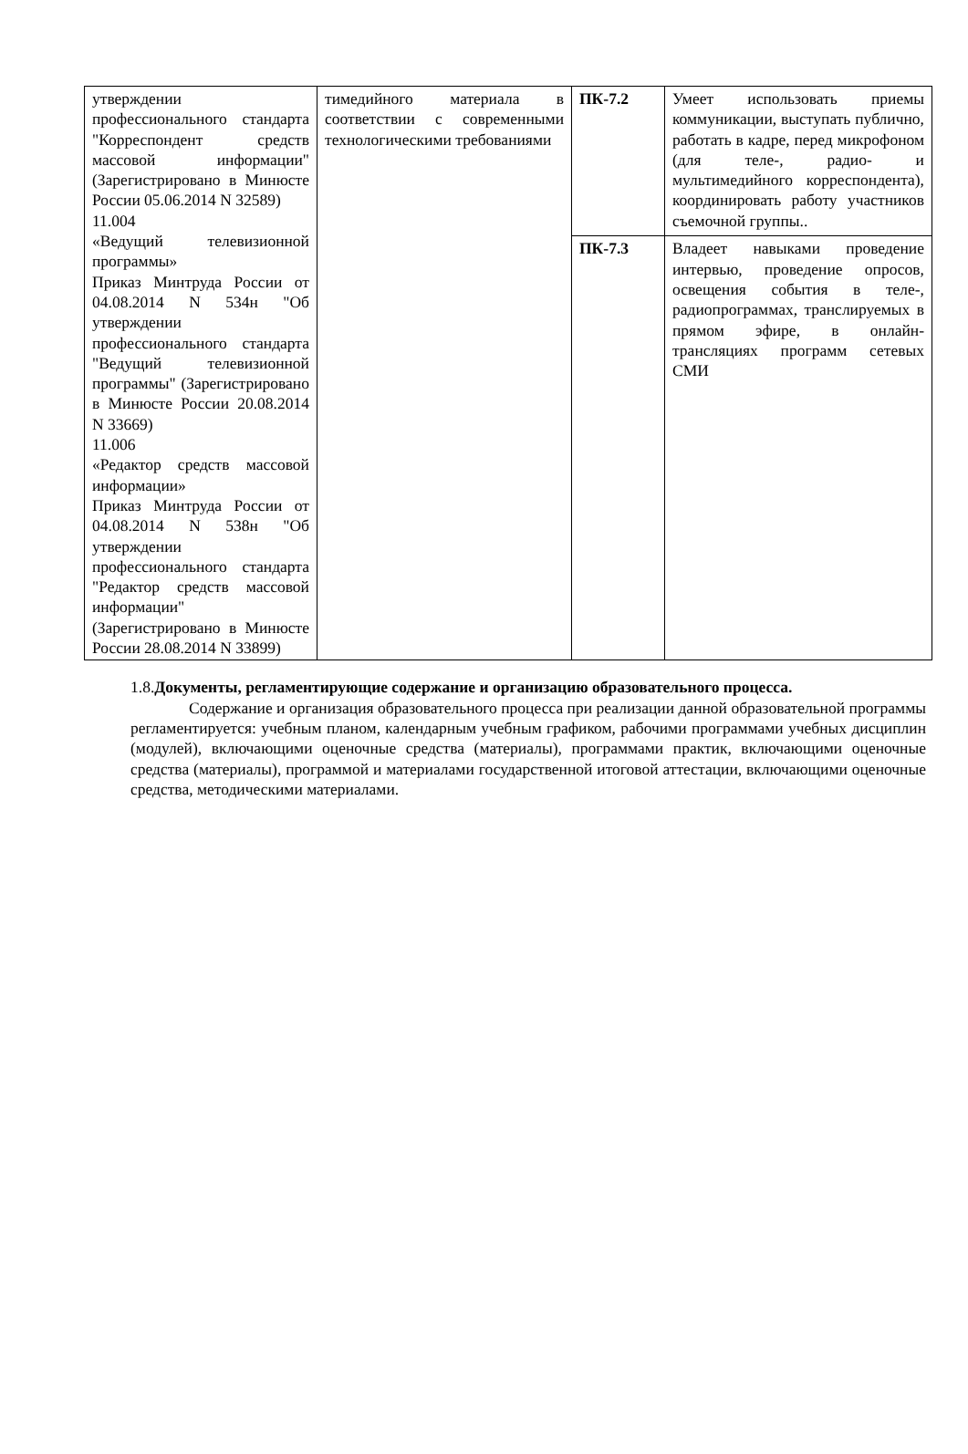| утверждении профессионального стандарта "Корреспондент средств массовой информации" (Зарегистрировано в Минюсте России 05.06.2014 N 32589) 11.004 «Ведущий телевизионной программы» Приказ Минтруда России от 04.08.2014 N 534н "Об утверждении профессионального стандарта "Ведущий телевизионной программы" (Зарегистрировано в Минюсте России 20.08.2014 N 33669) 11.006 «Редактор средств массовой информации» Приказ Минтруда России от 04.08.2014 N 538н "Об утверждении профессионального стандарта "Редактор средств массовой информации" (Зарегистрировано в Минюсте России 28.08.2014 N 33899) | тимедийного материала в соответствии с современными технологическими требованиями | ПК-7.2 | Умеет использовать приемы коммуникации, выступать публично, работать в кадре, перед микрофоном (для теле-, радио- и мультимедийного корреспондента), координировать работу участников съемочной группы.. |
| | | ПК-7.3 | Владеет навыками проведение интервью, проведение опросов, освещения события в теле-, радиопрограммах, транслируемых в прямом эфире, в онлайн-трансляциях программ сетевых СМИ |
1.8.Документы, регламентирующие содержание и организацию образовательного процесса.
Содержание и организация образовательного процесса при реализации данной образовательной программы регламентируется: учебным планом, календарным учебным графиком, рабочими программами учебных дисциплин (модулей), включающими оценочные средства (материалы), программами практик, включающими оценочные средства (материалы), программой и материалами государственной итоговой аттестации, включающими оценочные средства, методическими материалами.